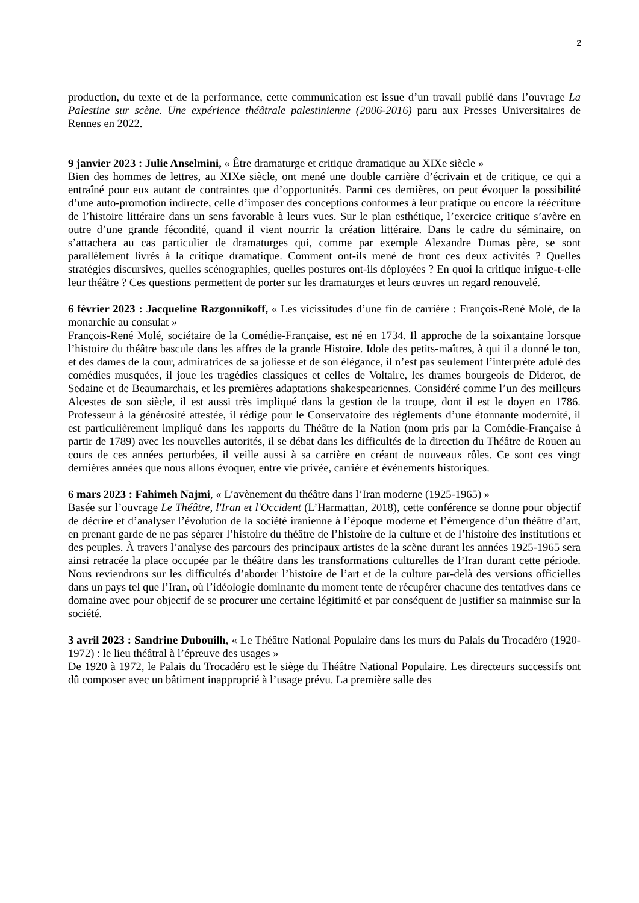2
production, du texte et de la performance, cette communication est issue d’un travail publié dans l’ouvrage La Palestine sur scène. Une expérience théâtrale palestinienne (2006-2016) paru aux Presses Universitaires de Rennes en 2022.
9 janvier 2023 : Julie Anselmini, « Être dramaturge et critique dramatique au XIXe siècle »
Bien des hommes de lettres, au XIXe siècle, ont mené une double carrière d’écrivain et de critique, ce qui a entraîné pour eux autant de contraintes que d’opportunités. Parmi ces dernières, on peut évoquer la possibilité d’une auto-promotion indirecte, celle d’imposer des conceptions conformes à leur pratique ou encore la réécriture de l’histoire littéraire dans un sens favorable à leurs vues. Sur le plan esthétique, l’exercice critique s’avère en outre d’une grande fécondité, quand il vient nourrir la création littéraire. Dans le cadre du séminaire, on s’attachera au cas particulier de dramaturges qui, comme par exemple Alexandre Dumas père, se sont parallèlement livrés à la critique dramatique. Comment ont-ils mené de front ces deux activités ? Quelles stratégies discursives, quelles scénographies, quelles postures ont-ils déployées ? En quoi la critique irrigue-t-elle leur théâtre ? Ces questions permettent de porter sur les dramaturges et leurs œuvres un regard renouvelé.
6 février 2023 : Jacqueline Razgonnikoff, « Les vicissitudes d’une fin de carrière : François-René Molé, de la monarchie au consulat »
François-René Molé, sociétaire de la Comédie-Française, est né en 1734. Il approche de la soixantaine lorsque l’histoire du théâtre bascule dans les affres de la grande Histoire. Idole des petits-maîtres, à qui il a donné le ton, et des dames de la cour, admiratrices de sa joliesse et de son élégance, il n’est pas seulement l’interprète adulé des comédies musquées, il joue les tragédies classiques et celles de Voltaire, les drames bourgeois de Diderot, de Sedaine et de Beaumarchais, et les premières adaptations shakespeariennes. Considéré comme l’un des meilleurs Alcestes de son siècle, il est aussi très impliqué dans la gestion de la troupe, dont il est le doyen en 1786. Professeur à la générosité attestée, il rédige pour le Conservatoire des règlements d’une étonnante modernité, il est particulièrement impliqué dans les rapports du Théâtre de la Nation (nom pris par la Comédie-Française à partir de 1789) avec les nouvelles autorités, il se débat dans les difficultés de la direction du Théâtre de Rouen au cours de ces années perturbées, il veille aussi à sa carrière en créant de nouveaux rôles. Ce sont ces vingt dernières années que nous allons évoquer, entre vie privée, carrière et événements historiques.
6 mars 2023 : Fahimeh Najmi, « L’avènement du théâtre dans l’Iran moderne (1925-1965) »
Basée sur l’ouvrage Le Théâtre, l'Iran et l'Occident (L’Harmattan, 2018), cette conférence se donne pour objectif de décrire et d’analyser l’évolution de la société iranienne à l’époque moderne et l’émergence d’un théâtre d’art, en prenant garde de ne pas séparer l’histoire du théâtre de l’histoire de la culture et de l’histoire des institutions et des peuples. À travers l’analyse des parcours des principaux artistes de la scène durant les années 1925-1965 sera ainsi retracée la place occupée par le théâtre dans les transformations culturelles de l’Iran durant cette période. Nous reviendrons sur les difficultés d’aborder l’histoire de l’art et de la culture par-delà des versions officielles dans un pays tel que l’Iran, où l’idéologie dominante du moment tente de récupérer chacune des tentatives dans ce domaine avec pour objectif de se procurer une certaine légitimité et par conséquent de justifier sa mainmise sur la société.
3 avril 2023 : Sandrine Dubouilh, « Le Théâtre National Populaire dans les murs du Palais du Trocadéro (1920-1972) : le lieu théâtral à l’épreuve des usages »
De 1920 à 1972, le Palais du Trocadéro est le siège du Théâtre National Populaire. Les directeurs successifs ont dû composer avec un bâtiment inapproprié à l’usage prévu. La première salle des